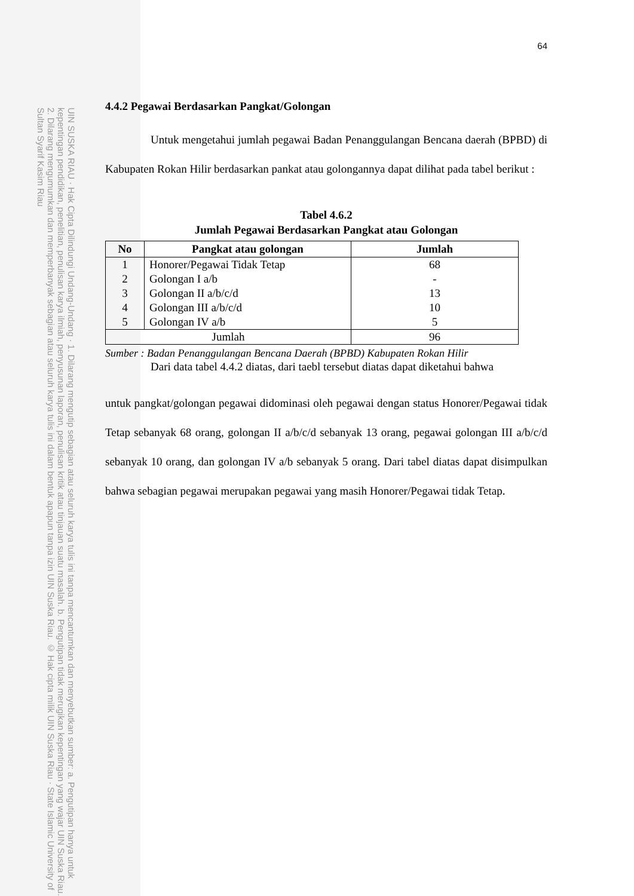UIN SUSKA RIAU · Hak Cipta Dilindungi Undang-Undang · 1. Dilarang mengutip sebagian atau seluruh karya tulis ini tanpa mencantumkan dan menyebutkan sumber: a. Pengutipan hanya untuk kepentingan pendidikan, penelitian, penulisan karya ilmiah, penyusunan laporan, penulisan kritik atau tinjauan suatu masalah. b. Pengutipan tidak merugikan kepentingan yang wajar UIN Suska Riau. 2. Dilarang mengumumkan dan memperbanyak sebagian atau seluruh karya tulis ini dalam bentuk apapun tanpa izin UIN Suska Riau. © Hak cipta milik UIN Suska Riau · State Islamic University of Sultan Syarif Kasim Riau
64
4.4.2 Pegawai Berdasarkan Pangkat/Golongan
Untuk mengetahui jumlah pegawai Badan Penanggulangan Bencana daerah (BPBD) di Kabupaten Rokan Hilir berdasarkan pankat atau golongannya dapat dilihat pada tabel berikut :
Tabel 4.6.2
Jumlah Pegawai Berdasarkan Pangkat atau Golongan
| No | Pangkat atau golongan | Jumlah |
| --- | --- | --- |
| 1 | Honorer/Pegawai Tidak Tetap | 68 |
| 2 | Golongan I a/b | - |
| 3 | Golongan II a/b/c/d | 13 |
| 4 | Golongan III a/b/c/d | 10 |
| 5 | Golongan IV a/b | 5 |
| Jumlah | | 96 |
Sumber : Badan Penanggulangan Bencana Daerah (BPBD) Kabupaten Rokan Hilir
Dari data tabel 4.4.2 diatas, dari taebl tersebut diatas dapat diketahui bahwa
untuk pangkat/golongan pegawai didominasi oleh pegawai dengan status Honorer/Pegawai tidak Tetap sebanyak 68 orang, golongan II a/b/c/d sebanyak 13 orang, pegawai golongan III a/b/c/d sebanyak 10 orang, dan golongan IV a/b sebanyak 5 orang. Dari tabel diatas dapat disimpulkan bahwa sebagian pegawai merupakan pegawai yang masih Honorer/Pegawai tidak Tetap.